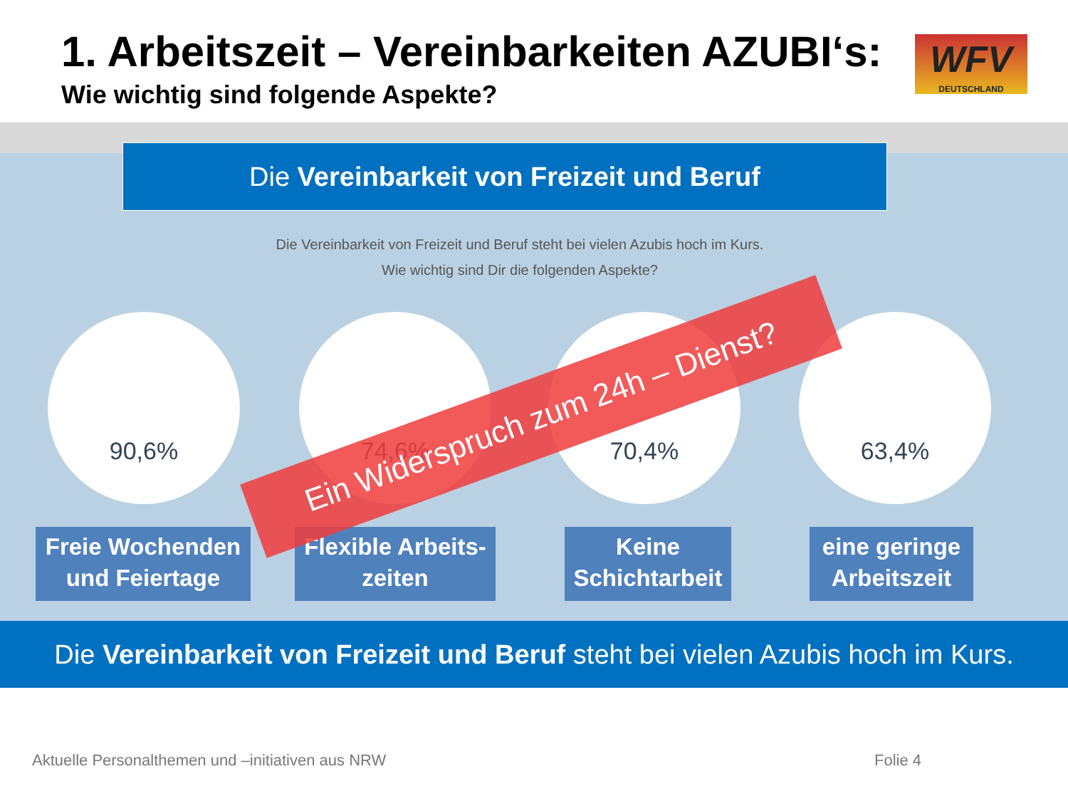1. Arbeitszeit – Vereinbarkeiten AZUBI‘s:
Wie wichtig sind folgende Aspekte?
WFV
DEUTSCHLAND
Die Vereinbarkeit von Freizeit und Beruf
Die Vereinbarkeit von Freizeit und Beruf steht bei vielen Azubis hoch im Kurs.
Wie wichtig sind Dir die folgenden Aspekte?
90,6% 74,6% 70,4% 63,4%
Freie Wochenden und Feiertage
Flexible Arbeits-zeiten
Keine Schichtarbeit
eine geringe Arbeitszeit
Ein Widerspruch zum 24h – Dienst?
Die Vereinbarkeit von Freizeit und Beruf steht bei vielen Azubis hoch im Kurs.
Aktuelle Personalthemen und –initiativen aus NRW
Folie 4